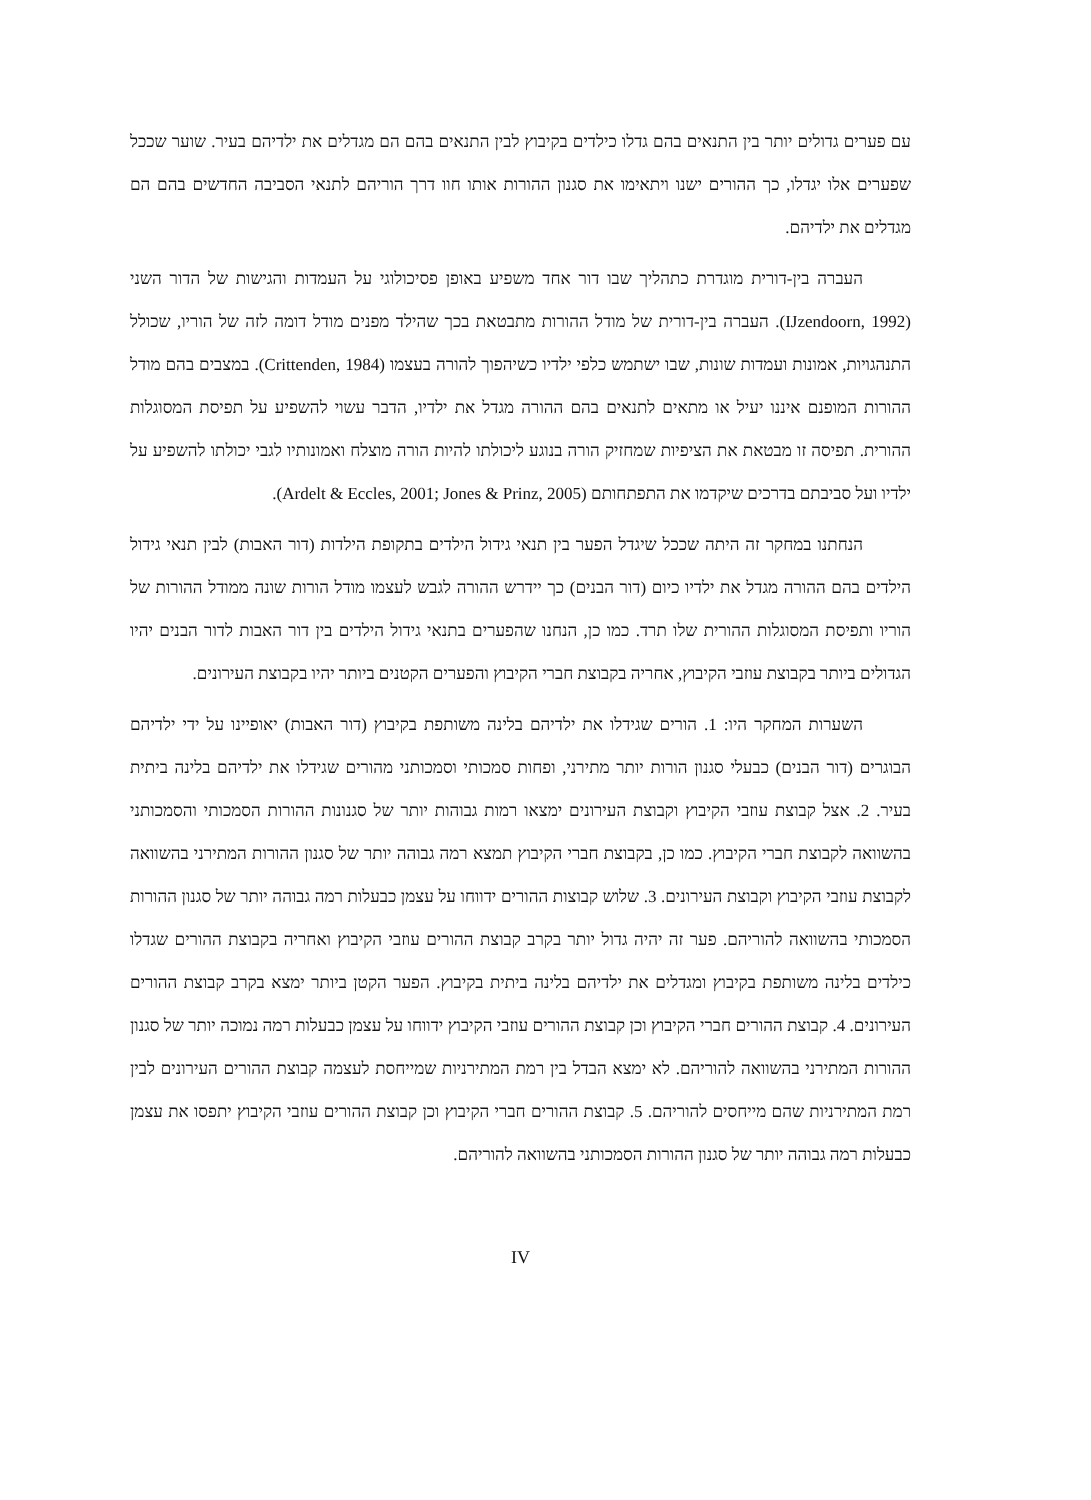עם פערים גדולים יותר בין התנאים בהם גדלו כילדים בקיבוץ לבין התנאים בהם הם מגדלים את ילדיהם בעיר. שוער שככל שפערים אלו יגדלו, כך ההורים ישנו ויתאימו את סגנון ההורות אותו חוו דרך הוריהם לתנאי הסביבה החדשים בהם הם מגדלים את ילדיהם.
העברה בין-דורית מוגדרת כתהליך שבו דור אחד משפיע באופן פסיכולוגי על העמדות והגישות של הדור השני (IJzendoorn, 1992). העברה בין-דורית של מודל ההורות מתבטאת בכך שהילד מפנים מודל דומה לזה של הוריו, שכולל התנהגויות, אמונות ועמדות שונות, שבו ישתמש כלפי ילדיו כשיהפוך להורה בעצמו (Crittenden, 1984). במצבים בהם מודל ההורות המופנם איננו יעיל או מתאים לתנאים בהם ההורה מגדל את ילדיו, הדבר עשוי להשפיע על תפיסת המסוגלות ההורית. תפיסה זו מבטאת את הציפיות שמחזיק הורה בנוגע ליכולתו להיות הורה מוצלח ואמונותיו לגבי יכולתו להשפיע על ילדיו ועל סביבתם בדרכים שיקדמו את התפתחותם (Ardelt & Eccles, 2001; Jones & Prinz, 2005).
הנחתנו במחקר זה היתה שככל שיגדל הפער בין תנאי גידול הילדים בתקופת הילדות (דור האבות) לבין תנאי גידול הילדים בהם ההורה מגדל את ילדיו כיום (דור הבנים) כך יידרש ההורה לגבש לעצמו מודל הורות שונה ממודל ההורות של הוריו ותפיסת המסוגלות ההורית שלו תרד. כמו כן, הנחנו שהפערים בתנאי גידול הילדים בין דור האבות לדור הבנים יהיו הגדולים ביותר בקבוצת עוזבי הקיבוץ, אחריה בקבוצת חברי הקיבוץ והפערים הקטנים ביותר יהיו בקבוצת העירונים.
השערות המחקר היו: 1. הורים שגידלו את ילדיהם בלינה משותפת בקיבוץ (דור האבות) יאופיינו על ידי ילדיהם הבוגרים (דור הבנים) כבעלי סגנון הורות יותר מתירני, ופחות סמכותי וסמכותני מהורים שגידלו את ילדיהם בלינה ביתית בעיר. 2. אצל קבוצת עוזבי הקיבוץ וקבוצת העירונים ימצאו רמות גבוהות יותר של סגנונות ההורות הסמכותי והסמכותני בהשוואה לקבוצת חברי הקיבוץ. כמו כן, בקבוצת חברי הקיבוץ תמצא רמה גבוהה יותר של סגנון ההורות המתירני בהשוואה לקבוצת עוזבי הקיבוץ וקבוצת העירונים. 3. שלוש קבוצות ההורים ידווחו על עצמן כבעלות רמה גבוהה יותר של סגנון ההורות הסמכותי בהשוואה להוריהם. פער זה יהיה גדול יותר בקרב קבוצת ההורים עוזבי הקיבוץ ואחריה בקבוצת ההורים שגדלו כילדים בלינה משותפת בקיבוץ ומגדלים את ילדיהם בלינה ביתית בקיבוץ. הפער הקטן ביותר ימצא בקרב קבוצת ההורים העירונים. 4. קבוצת ההורים חברי הקיבוץ וכן קבוצת ההורים עוזבי הקיבוץ ידווחו על עצמן כבעלות רמה נמוכה יותר של סגנון ההורות המתירני בהשוואה להוריהם. לא ימצא הבדל בין רמת המתירניות שמייחסת לעצמה קבוצת ההורים העירונים לבין רמת המתירניות שהם מייחסים להוריהם. 5. קבוצת ההורים חברי הקיבוץ וכן קבוצת ההורים עוזבי הקיבוץ יתפסו את עצמן כבעלות רמה גבוהה יותר של סגנון ההורות הסמכותני בהשוואה להוריהם.
IV